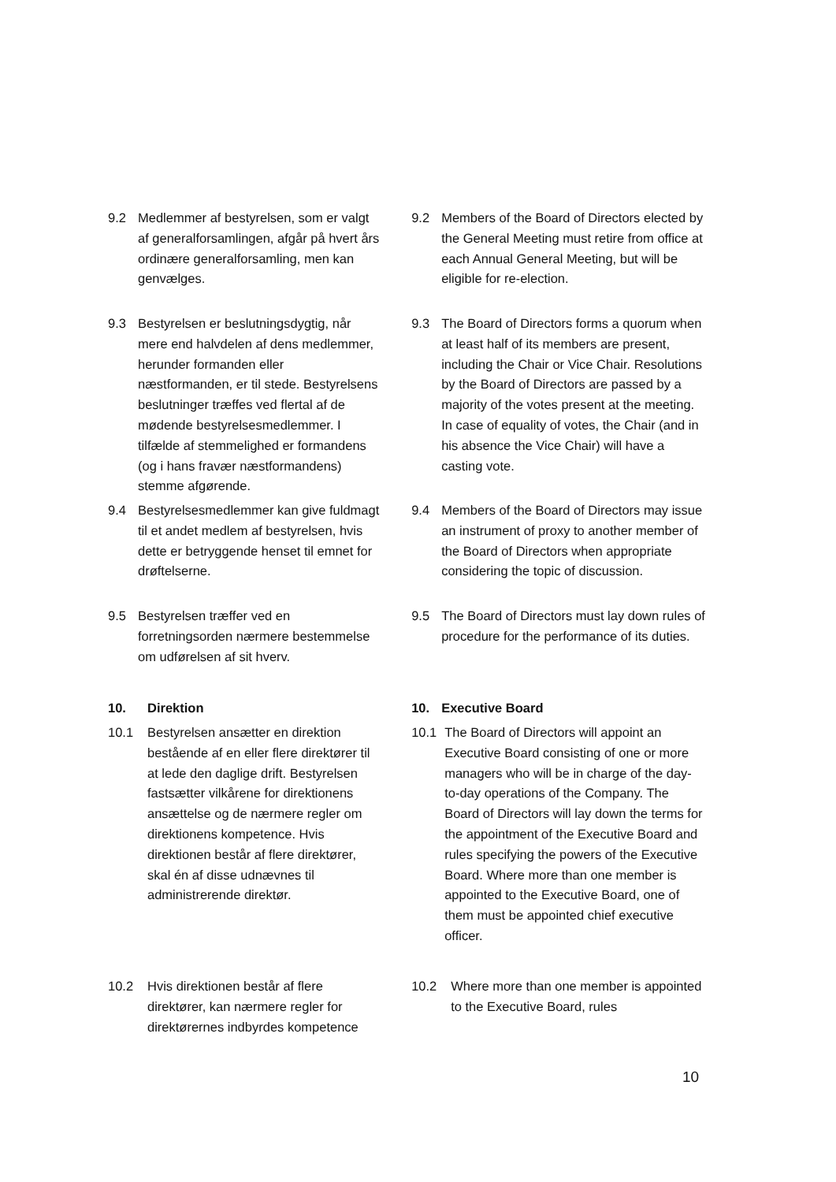9.2 Medlemmer af bestyrelsen, som er valgt af generalforsamlingen, afgår på hvert års ordinære generalforsamling, men kan genvælges.
9.3 Bestyrelsen er beslutningsdygtig, når mere end halvdelen af dens medlemmer, herunder formanden eller næstformanden, er til stede. Bestyrelsens beslutninger træffes ved flertal af de mødende bestyrelsesmedlemmer. I tilfælde af stemmelighed er formandens (og i hans fravær næstformandens) stemme afgørende.
9.4 Bestyrelsesmedlemmer kan give fuldmagt til et andet medlem af bestyrelsen, hvis dette er betryggende henset til emnet for drøftelserne.
9.5 Bestyrelsen træffer ved en forretningsorden nærmere bestemmelse om udførelsen af sit hverv.
10. Direktion
10.1 Bestyrelsen ansætter en direktion bestående af en eller flere direktører til at lede den daglige drift. Bestyrelsen fastsætter vilkårene for direktionens ansættelse og de nærmere regler om direktionens kompetence. Hvis direktionen består af flere direktører, skal én af disse udnævnes til administrerende direktør.
10.2 Hvis direktionen består af flere direktører, kan nærmere regler for direktørernes indbyrdes kompetence
9.2 Members of the Board of Directors elected by the General Meeting must retire from office at each Annual General Meeting, but will be eligible for re-election.
9.3 The Board of Directors forms a quorum when at least half of its members are present, including the Chair or Vice Chair. Resolutions by the Board of Directors are passed by a majority of the votes present at the meeting. In case of equality of votes, the Chair (and in his absence the Vice Chair) will have a casting vote.
9.4 Members of the Board of Directors may issue an instrument of proxy to another member of the Board of Directors when appropriate considering the topic of discussion.
9.5 The Board of Directors must lay down rules of procedure for the performance of its duties.
10. Executive Board
10.1 The Board of Directors will appoint an Executive Board consisting of one or more managers who will be in charge of the day-to-day operations of the Company. The Board of Directors will lay down the terms for the appointment of the Executive Board and rules specifying the powers of the Executive Board. Where more than one member is appointed to the Executive Board, one of them must be appointed chief executive officer.
10.2 Where more than one member is appointed to the Executive Board, rules
10